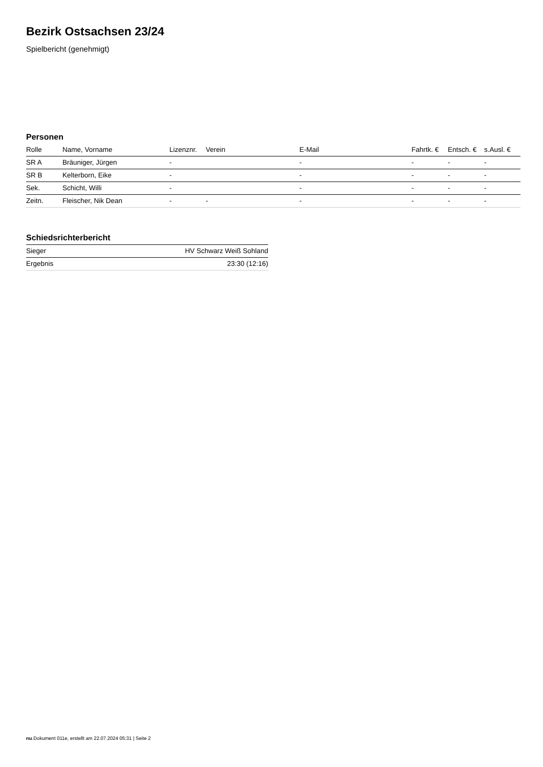Bezirk Ostsachsen 23/24
Spielbericht (genehmigt)
Personen
| Rolle | Name, Vorname | Lizenznr. | Verein | E-Mail | Fahrtk. € | Entsch. € | s.Ausl. € |
| --- | --- | --- | --- | --- | --- | --- | --- |
| SR A | Bräuniger, Jürgen | - | | - | - | - | - |
| SR B | Kelterborn, Eike | - | | - | - | - | - |
| Sek. | Schicht, Willi | - | | - | - | - | - |
| Zeitn. | Fleischer, Nik Dean | - | - | - | - | - | - |
Schiedsrichterbericht
| Sieger | HV Schwarz Weiß Sohland |
| Ergebnis | 23:30 (12:16) |
nu.Dokument 011e, erstellt am 22.07.2024 05:31 | Seite 2